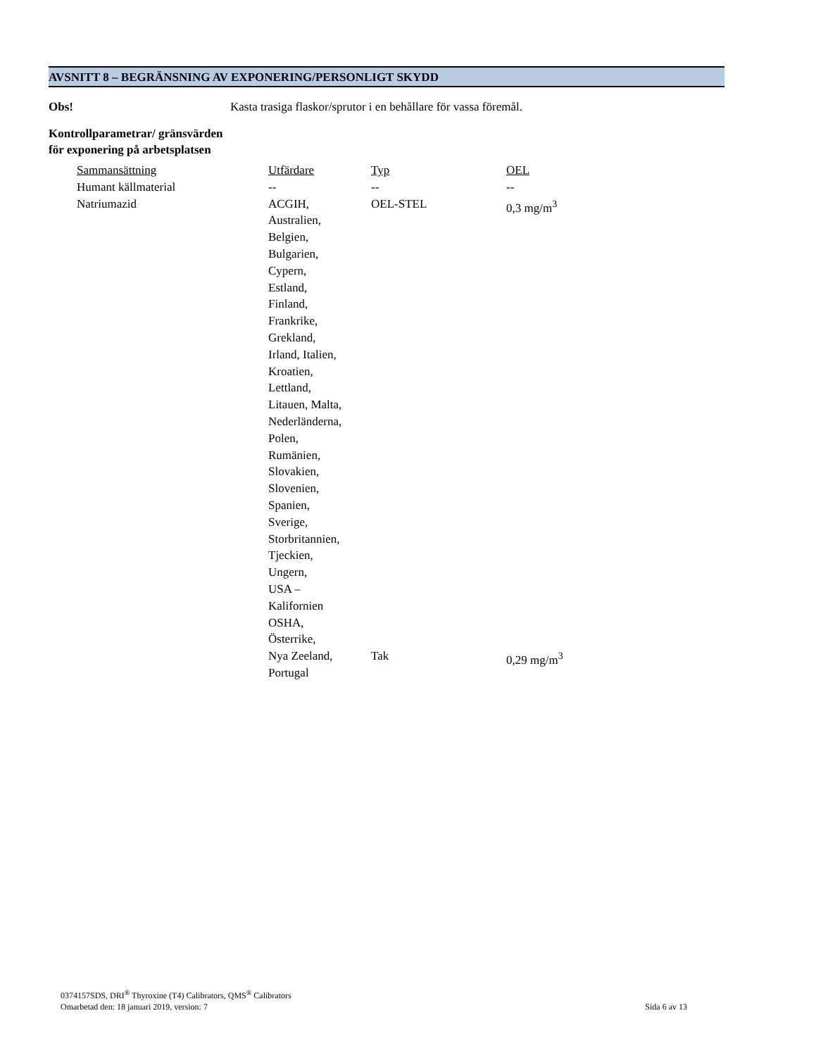AVSNITT 8 – BEGRÄNSNING AV EXPONERING/PERSONLIGT SKYDD
Obs! Kasta trasiga flaskor/sprutor i en behållare för vassa föremål.
Kontrollparametrar/ gränsvärden för exponering på arbetsplatsen
| Sammansättning | Utfärdare | Typ | OEL |
| --- | --- | --- | --- |
| Humant källmaterial | -- | -- | -- |
| Natriumazid | ACGIH, Australien, Belgien, Bulgarien, Cypern, Estland, Finland, Frankrike, Grekland, Irland, Italien, Kroatien, Lettland, Litauen, Malta, Nederländerna, Polen, Rumänien, Slovakien, Slovenien, Spanien, Sverige, Storbritannien, Tjeckien, Ungern, USA – Kalifornien OSHA, Österrike, | OEL-STEL | 0,3 mg/m<sup>3</sup> |
| | Nya Zeeland, Portugal | Tak | 0,29 mg/m<sup>3</sup> |
0374157SDS, DRI<sup>®</sup> Thyroxine (T4) Calibrators, QMS<sup>®</sup> Calibrators
Omarbetad den: 18 januari 2019, version: 7 Sida 6 av 13